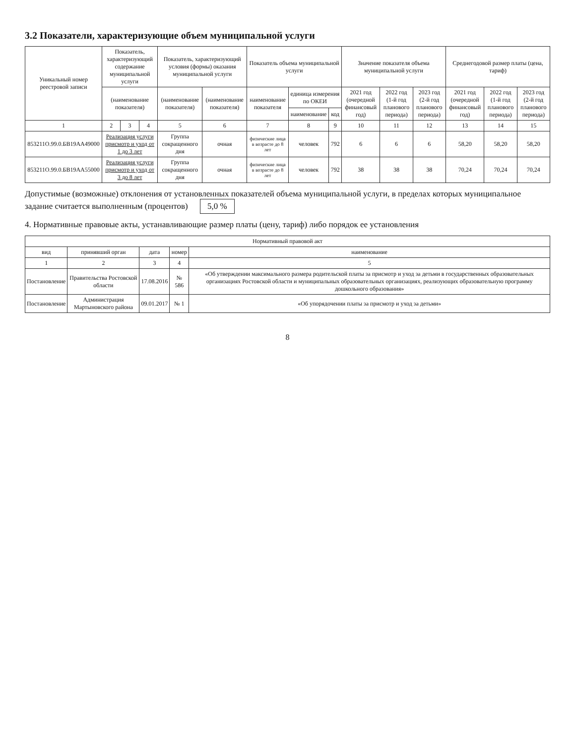3.2 Показатели, характеризующие объем муниципальной услуги
| Уникальный номер реестровой записи | Показатель, характеризующий содержание муниципальной услуги | | | Показатель, характеризующий условия (формы) оказания муниципальной услуги | | Показатель объема муниципальной услуги | | | Значение показателя объема муниципальной услуги | | | Среднегодовой размер платы (цена, тариф) | | |
| --- | --- | --- | --- | --- | --- | --- | --- | --- | --- | --- | --- | --- | --- | --- |
| | (наименование показателя) | | | (наименование показателя) | (наименование показателя) | наименование показателя | единица измерения по ОКЕИ | | 2021 год (очередной финансовый год) | 2022 год (1-й год планового периода) | 2023 год (2-й год планового периода) | 2021 год (очередной финансовый год) | 2022 год (1-й год планового периода) | 2023 год (2-й год планового периода) |
| | | | | | | | наименование | код | | | | | | |
| 1 | 2 | 3 | 4 | 5 | 6 | 7 | 8 | 9 | 10 | 11 | 12 | 13 | 14 | 15 |
| 853211О.99.0.БВ19АА49000 | Реализация услуги присмотр и уход от 1 до 3 лет | | | Группа сокращенного дня | очная | физические лица в возрасте до 8 лет | человек | 792 | 6 | 6 | 6 | 58,20 | 58,20 | 58,20 |
| 853211О.99.0.БВ19АА55000 | Реализация услуги присмотр и уход от 3 до 8 лет | | | Группа сокращенного дня | очная | физические лица в возрасте до 8 лет | человек | 792 | 38 | 38 | 38 | 70,24 | 70,24 | 70,24 |
Допустимые (возможные) отклонения от установленных показателей объема муниципальной услуги, в пределах которых муниципальное задание считается выполненным (процентов) 5,0 %
4. Нормативные правовые акты, устанавливающие размер платы (цену, тариф) либо порядок ее установления
| Нормативный правовой акт | | | | |
| --- | --- | --- | --- | --- |
| вид | принявший орган | дата | номер | наименование |
| 1 | 2 | 3 | 4 | 5 |
| Постановление | Правительства Ростовской области | 17.08.2016 | № 586 | «Об утверждении максимального размера родительской платы за присмотр и уход за детьми в государственных образовательных организациях Ростовской области и муниципальных образовательных организациях, реализующих образовательную программу дошкольного образования» |
| Постановление | Администрация Мартыновского района | 09.01.2017 | № 1 | «Об упорядочении платы за присмотр и уход за детьми» |
8